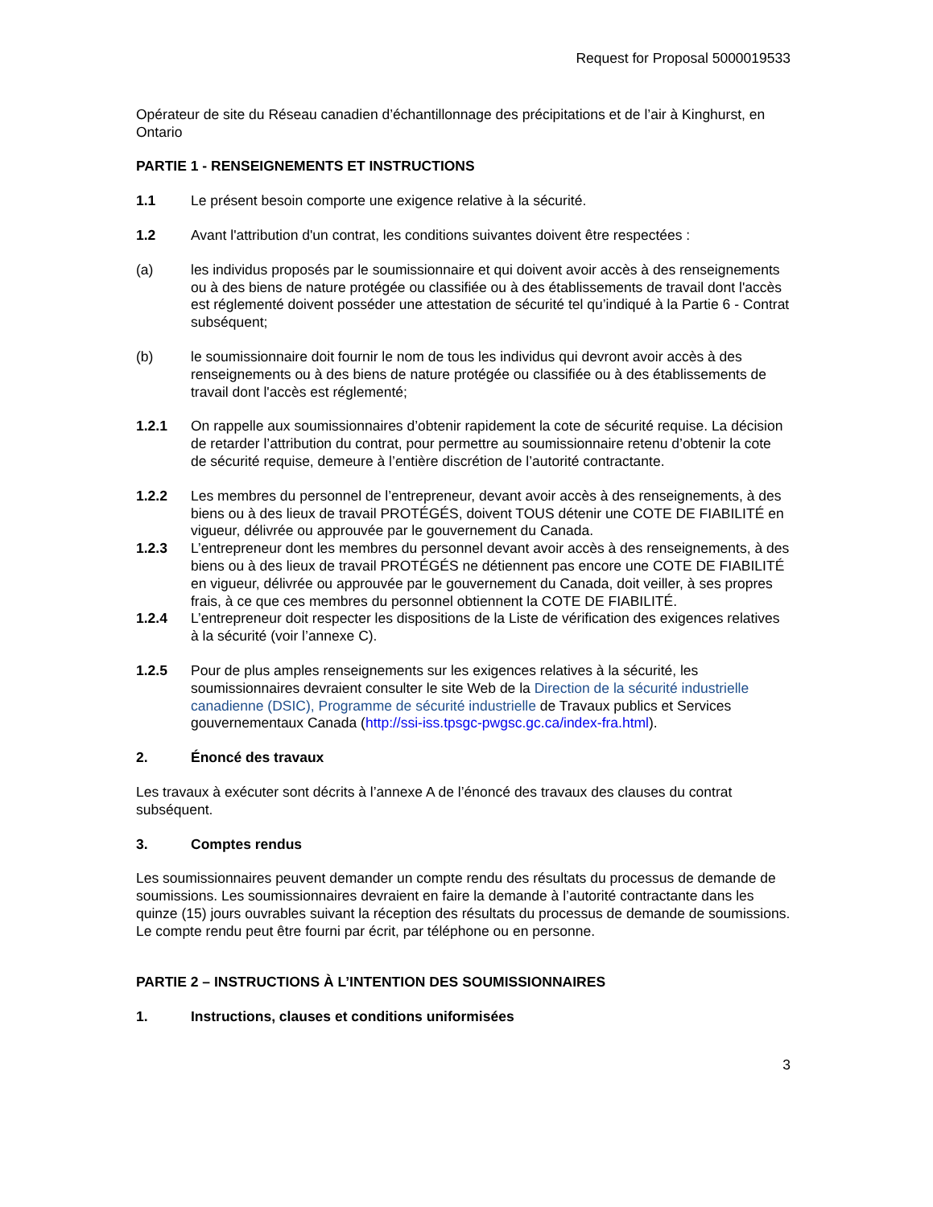Request for Proposal 5000019533
Opérateur de site du Réseau canadien d’échantillonnage des précipitations et de l’air à Kinghurst, en Ontario
PARTIE 1 - RENSEIGNEMENTS ET INSTRUCTIONS
1.1 Le présent besoin comporte une exigence relative à la sécurité.
1.2 Avant l'attribution d'un contrat, les conditions suivantes doivent être respectées :
(a) les individus proposés par le soumissionnaire et qui doivent avoir accès à des renseignements ou à des biens de nature protégée ou classifiée ou à des établissements de travail dont l'accès est réglementé doivent posséder une attestation de sécurité tel qu’indiqué à la Partie 6 - Contrat subséquent;
(b) le soumissionnaire doit fournir le nom de tous les individus qui devront avoir accès à des renseignements ou à des biens de nature protégée ou classifiée ou à des établissements de travail dont l'accès est réglementé;
1.2.1 On rappelle aux soumissionnaires d’obtenir rapidement la cote de sécurité requise. La décision de retarder l’attribution du contrat, pour permettre au soumissionnaire retenu d’obtenir la cote de sécurité requise, demeure à l’entière discrétion de l’autorité contractante.
1.2.2 Les membres du personnel de l’entrepreneur, devant avoir accès à des renseignements, à des biens ou à des lieux de travail PROTÉGÉS, doivent TOUS détenir une COTE DE FIABILITÉ en vigueur, délivrée ou approuvée par le gouvernement du Canada.
1.2.3 L’entrepreneur dont les membres du personnel devant avoir accès à des renseignements, à des biens ou à des lieux de travail PROTÉGÉS ne détiennent pas encore une COTE DE FIABILITÉ en vigueur, délivrée ou approuvée par le gouvernement du Canada, doit veiller, à ses propres frais, à ce que ces membres du personnel obtiennent la COTE DE FIABILITÉ.
1.2.4 L’entrepreneur doit respecter les dispositions de la Liste de vérification des exigences relatives à la sécurité (voir l’annexe C).
1.2.5 Pour de plus amples renseignements sur les exigences relatives à la sécurité, les soumissionnaires devraient consulter le site Web de la Direction de la sécurité industrielle canadienne (DSIC), Programme de sécurité industrielle de Travaux publics et Services gouvernementaux Canada (http://ssi-iss.tpsgc-pwgsc.gc.ca/index-fra.html).
2. Énoncé des travaux
Les travaux à exécuter sont décrits à l’annexe A de l’énoncé des travaux des clauses du contrat subséquent.
3. Comptes rendus
Les soumissionnaires peuvent demander un compte rendu des résultats du processus de demande de soumissions. Les soumissionnaires devraient en faire la demande à l’autorité contractante dans les quinze (15) jours ouvrables suivant la réception des résultats du processus de demande de soumissions. Le compte rendu peut être fourni par écrit, par téléphone ou en personne.
PARTIE 2 – INSTRUCTIONS À L’INTENTION DES SOUMISSIONNAIRES
1. Instructions, clauses et conditions uniformisées
3